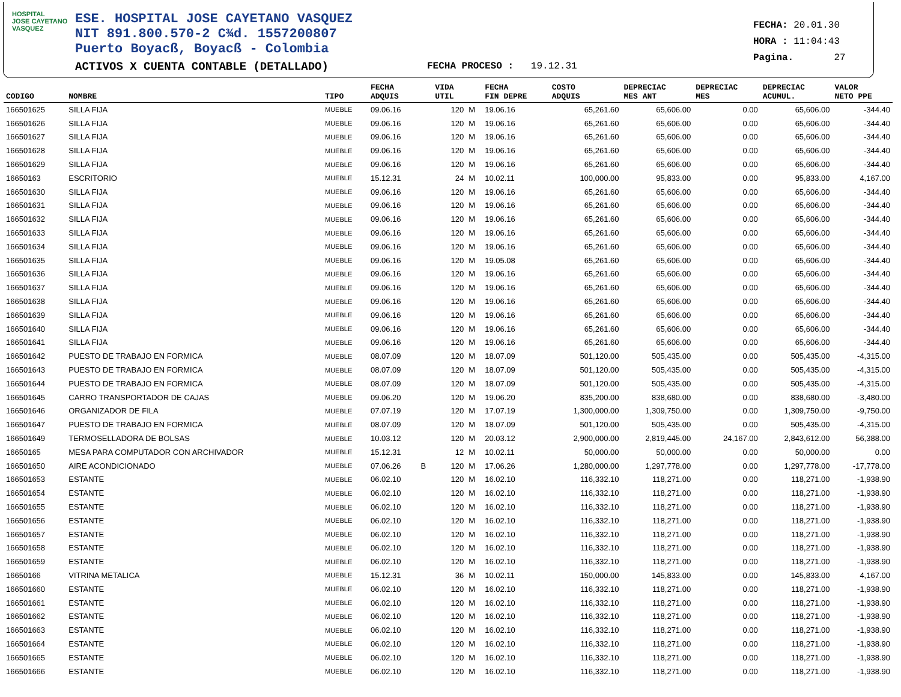HOSPITAL
JOSE CAYETANO
VASQUEZ
ESE. HOSPITAL JOSE CAYETANO VASQUEZ
NIT 891.800.570-2 C¾d. 1557200807
Puerto Boyacß, Boyacß - Colombia
ACTIVOS X CUENTA CONTABLE (DETALLADO)
FECHA PROCESO : 19.12.31
FECHA: 20.01.30
HORA : 11:04:43
Pagina. 27
| CODIGO | NOMBRE | TIPO | FECHA ADQUIS | | VIDA UTIL | | FECHA FIN DEPRE | COSTO ADQUIS | DEPRECIAC MES ANT | DEPRECIAC MES | DEPRECIAC ACUMUL. | VALOR NETO PPE |
| --- | --- | --- | --- | --- | --- | --- | --- | --- | --- | --- | --- | --- |
| 166501625 | SILLA FIJA | MUEBLE | 09.06.16 | | 120 | M | 19.06.16 | 65,261.60 | 65,606.00 | 0.00 | 65,606.00 | -344.40 |
| 166501626 | SILLA FIJA | MUEBLE | 09.06.16 | | 120 | M | 19.06.16 | 65,261.60 | 65,606.00 | 0.00 | 65,606.00 | -344.40 |
| 166501627 | SILLA FIJA | MUEBLE | 09.06.16 | | 120 | M | 19.06.16 | 65,261.60 | 65,606.00 | 0.00 | 65,606.00 | -344.40 |
| 166501628 | SILLA FIJA | MUEBLE | 09.06.16 | | 120 | M | 19.06.16 | 65,261.60 | 65,606.00 | 0.00 | 65,606.00 | -344.40 |
| 166501629 | SILLA FIJA | MUEBLE | 09.06.16 | | 120 | M | 19.06.16 | 65,261.60 | 65,606.00 | 0.00 | 65,606.00 | -344.40 |
| 16650163 | ESCRITORIO | MUEBLE | 15.12.31 | | 24 | M | 10.02.11 | 100,000.00 | 95,833.00 | 0.00 | 95,833.00 | 4,167.00 |
| 166501630 | SILLA FIJA | MUEBLE | 09.06.16 | | 120 | M | 19.06.16 | 65,261.60 | 65,606.00 | 0.00 | 65,606.00 | -344.40 |
| 166501631 | SILLA FIJA | MUEBLE | 09.06.16 | | 120 | M | 19.06.16 | 65,261.60 | 65,606.00 | 0.00 | 65,606.00 | -344.40 |
| 166501632 | SILLA FIJA | MUEBLE | 09.06.16 | | 120 | M | 19.06.16 | 65,261.60 | 65,606.00 | 0.00 | 65,606.00 | -344.40 |
| 166501633 | SILLA FIJA | MUEBLE | 09.06.16 | | 120 | M | 19.06.16 | 65,261.60 | 65,606.00 | 0.00 | 65,606.00 | -344.40 |
| 166501634 | SILLA FIJA | MUEBLE | 09.06.16 | | 120 | M | 19.06.16 | 65,261.60 | 65,606.00 | 0.00 | 65,606.00 | -344.40 |
| 166501635 | SILLA FIJA | MUEBLE | 09.06.16 | | 120 | M | 19.05.08 | 65,261.60 | 65,606.00 | 0.00 | 65,606.00 | -344.40 |
| 166501636 | SILLA FIJA | MUEBLE | 09.06.16 | | 120 | M | 19.06.16 | 65,261.60 | 65,606.00 | 0.00 | 65,606.00 | -344.40 |
| 166501637 | SILLA FIJA | MUEBLE | 09.06.16 | | 120 | M | 19.06.16 | 65,261.60 | 65,606.00 | 0.00 | 65,606.00 | -344.40 |
| 166501638 | SILLA FIJA | MUEBLE | 09.06.16 | | 120 | M | 19.06.16 | 65,261.60 | 65,606.00 | 0.00 | 65,606.00 | -344.40 |
| 166501639 | SILLA FIJA | MUEBLE | 09.06.16 | | 120 | M | 19.06.16 | 65,261.60 | 65,606.00 | 0.00 | 65,606.00 | -344.40 |
| 166501640 | SILLA FIJA | MUEBLE | 09.06.16 | | 120 | M | 19.06.16 | 65,261.60 | 65,606.00 | 0.00 | 65,606.00 | -344.40 |
| 166501641 | SILLA FIJA | MUEBLE | 09.06.16 | | 120 | M | 19.06.16 | 65,261.60 | 65,606.00 | 0.00 | 65,606.00 | -344.40 |
| 166501642 | PUESTO DE TRABAJO EN FORMICA | MUEBLE | 08.07.09 | | 120 | M | 18.07.09 | 501,120.00 | 505,435.00 | 0.00 | 505,435.00 | -4,315.00 |
| 166501643 | PUESTO DE TRABAJO EN FORMICA | MUEBLE | 08.07.09 | | 120 | M | 18.07.09 | 501,120.00 | 505,435.00 | 0.00 | 505,435.00 | -4,315.00 |
| 166501644 | PUESTO DE TRABAJO EN FORMICA | MUEBLE | 08.07.09 | | 120 | M | 18.07.09 | 501,120.00 | 505,435.00 | 0.00 | 505,435.00 | -4,315.00 |
| 166501645 | CARRO TRANSPORTADOR DE CAJAS | MUEBLE | 09.06.20 | | 120 | M | 19.06.20 | 835,200.00 | 838,680.00 | 0.00 | 838,680.00 | -3,480.00 |
| 166501646 | ORGANIZADOR DE FILA | MUEBLE | 07.07.19 | | 120 | M | 17.07.19 | 1,300,000.00 | 1,309,750.00 | 0.00 | 1,309,750.00 | -9,750.00 |
| 166501647 | PUESTO DE TRABAJO EN FORMICA | MUEBLE | 08.07.09 | | 120 | M | 18.07.09 | 501,120.00 | 505,435.00 | 0.00 | 505,435.00 | -4,315.00 |
| 166501649 | TERMOSELLADORA DE BOLSAS | MUEBLE | 10.03.12 | | 120 | M | 20.03.12 | 2,900,000.00 | 2,819,445.00 | 24,167.00 | 2,843,612.00 | 56,388.00 |
| 16650165 | MESA PARA COMPUTADOR CON ARCHIVADOR | MUEBLE | 15.12.31 | | 12 | M | 10.02.11 | 50,000.00 | 50,000.00 | 0.00 | 50,000.00 | 0.00 |
| 166501650 | AIRE ACONDICIONADO | MUEBLE | 07.06.26 | B | 120 | M | 17.06.26 | 1,280,000.00 | 1,297,778.00 | 0.00 | 1,297,778.00 | -17,778.00 |
| 166501653 | ESTANTE | MUEBLE | 06.02.10 | | 120 | M | 16.02.10 | 116,332.10 | 118,271.00 | 0.00 | 118,271.00 | -1,938.90 |
| 166501654 | ESTANTE | MUEBLE | 06.02.10 | | 120 | M | 16.02.10 | 116,332.10 | 118,271.00 | 0.00 | 118,271.00 | -1,938.90 |
| 166501655 | ESTANTE | MUEBLE | 06.02.10 | | 120 | M | 16.02.10 | 116,332.10 | 118,271.00 | 0.00 | 118,271.00 | -1,938.90 |
| 166501656 | ESTANTE | MUEBLE | 06.02.10 | | 120 | M | 16.02.10 | 116,332.10 | 118,271.00 | 0.00 | 118,271.00 | -1,938.90 |
| 166501657 | ESTANTE | MUEBLE | 06.02.10 | | 120 | M | 16.02.10 | 116,332.10 | 118,271.00 | 0.00 | 118,271.00 | -1,938.90 |
| 166501658 | ESTANTE | MUEBLE | 06.02.10 | | 120 | M | 16.02.10 | 116,332.10 | 118,271.00 | 0.00 | 118,271.00 | -1,938.90 |
| 166501659 | ESTANTE | MUEBLE | 06.02.10 | | 120 | M | 16.02.10 | 116,332.10 | 118,271.00 | 0.00 | 118,271.00 | -1,938.90 |
| 16650166 | VITRINA METALICA | MUEBLE | 15.12.31 | | 36 | M | 10.02.11 | 150,000.00 | 145,833.00 | 0.00 | 145,833.00 | 4,167.00 |
| 166501660 | ESTANTE | MUEBLE | 06.02.10 | | 120 | M | 16.02.10 | 116,332.10 | 118,271.00 | 0.00 | 118,271.00 | -1,938.90 |
| 166501661 | ESTANTE | MUEBLE | 06.02.10 | | 120 | M | 16.02.10 | 116,332.10 | 118,271.00 | 0.00 | 118,271.00 | -1,938.90 |
| 166501662 | ESTANTE | MUEBLE | 06.02.10 | | 120 | M | 16.02.10 | 116,332.10 | 118,271.00 | 0.00 | 118,271.00 | -1,938.90 |
| 166501663 | ESTANTE | MUEBLE | 06.02.10 | | 120 | M | 16.02.10 | 116,332.10 | 118,271.00 | 0.00 | 118,271.00 | -1,938.90 |
| 166501664 | ESTANTE | MUEBLE | 06.02.10 | | 120 | M | 16.02.10 | 116,332.10 | 118,271.00 | 0.00 | 118,271.00 | -1,938.90 |
| 166501665 | ESTANTE | MUEBLE | 06.02.10 | | 120 | M | 16.02.10 | 116,332.10 | 118,271.00 | 0.00 | 118,271.00 | -1,938.90 |
| 166501666 | ESTANTE | MUEBLE | 06.02.10 | | 120 | M | 16.02.10 | 116,332.10 | 118,271.00 | 0.00 | 118,271.00 | -1,938.90 |